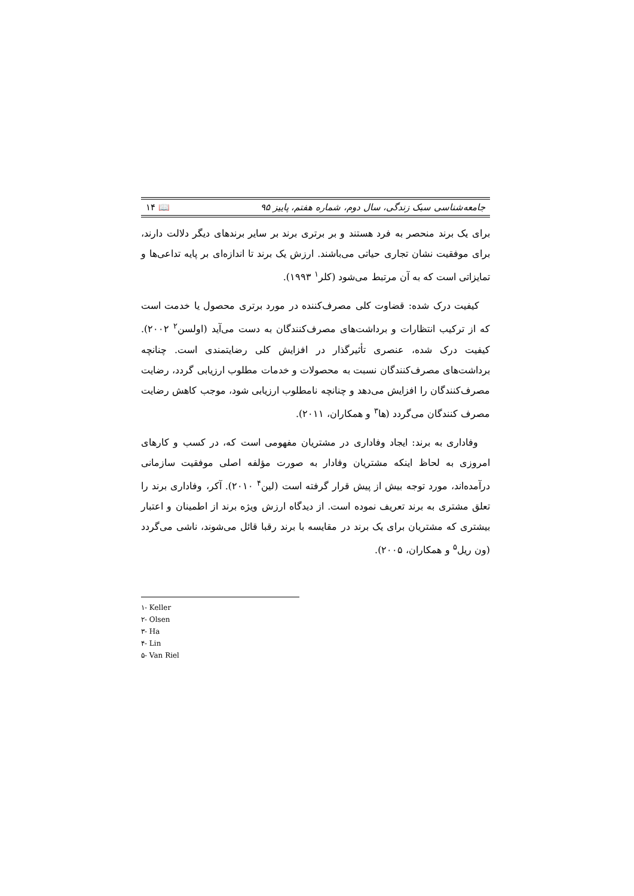جامعه‌شناسی سبک زندگی، سال دوم، شماره هفتم، پاییز ۹۵ 📖 ۱۴
برای یک برند منحصر به فرد هستند و بر برتری برند بر سایر برندهای دیگر دلالت دارند، برای موفقیت نشان تجاری حیاتی می‌باشند. ارزش یک برند تا اندازه‌ای بر پایه تداعی‌ها و تمایزاتی است که به آن مرتبط می‌شود (کلر<sup>۱</sup> ۱۹۹۳).
کیفیت درک شده: قضاوت کلی مصرف‌کننده در مورد برتری محصول یا خدمت است که از ترکیب انتظارات و برداشت‌های مصرف‌کنندگان به دست می‌آید (اولسن<sup>۲</sup> ۲۰۰۲). کیفیت درک شده، عنصری تأثیرگذار در افزایش کلی رضایتمندی است. چنانچه برداشت‌های مصرف‌کنندگان نسبت به محصولات و خدمات مطلوب ارزیابی گردد، رضایت مصرف‌کنندگان را افزایش می‌دهد و چنانچه نامطلوب ارزیابی شود، موجب کاهش رضایت مصرف کنندگان می‌گردد (ها<sup>۳</sup> و همکاران، ۲۰۱۱).
وفاداری به برند: ایجاد وفاداری در مشتریان مفهومی است که، در کسب و کارهای امروزی به لحاظ اینکه مشتریان وفادار به صورت مؤلفه اصلی موفقیت سازمانی درآمده‌اند، مورد توجه بیش از پیش قرار گرفته است (لین<sup>۴</sup> ۲۰۱۰). آکر، وفاداری برند را تعلق مشتری به برند تعریف نموده است. از دیدگاه ارزش ویژه برند از اطمینان و اعتبار بیشتری که مشتریان برای یک برند در مقایسه با برند رقبا قائل می‌شوند، ناشی می‌گردد (ون ریل<sup>۵</sup> و همکاران، ۲۰۰۵).
۱- Keller
۲- Olsen
۳- Ha
۴- Lin
۵- Van Riel